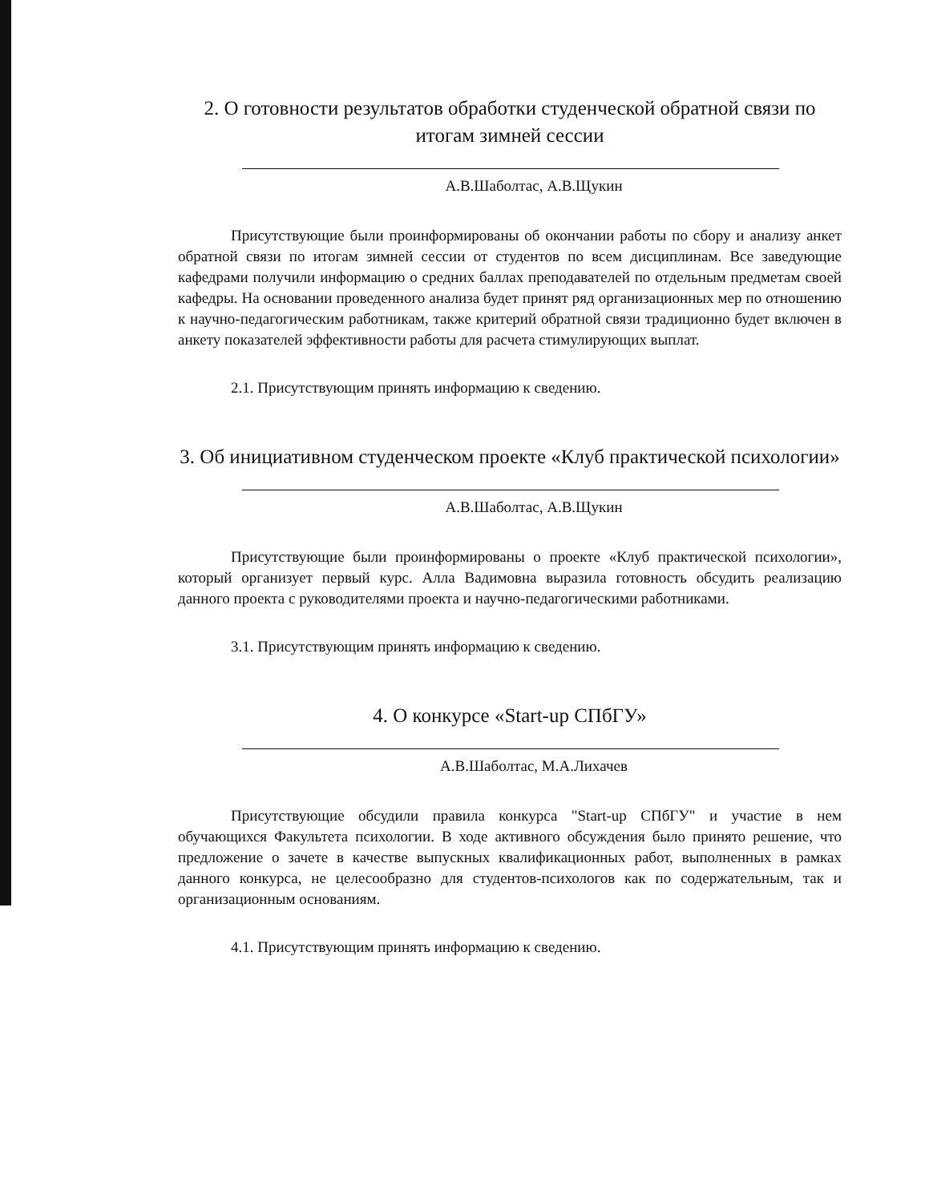2. О готовности результатов обработки студенческой обратной связи по итогам зимней сессии
А.В.Шаболтас, А.В.Щукин
Присутствующие были проинформированы об окончании работы по сбору и анализу анкет обратной связи по итогам зимней сессии от студентов по всем дисциплинам. Все заведующие кафедрами получили информацию о средних баллах преподавателей по отдельным предметам своей кафедры. На основании проведенного анализа будет принят ряд организационных мер по отношению к научно-педагогическим работникам, также критерий обратной связи традиционно будет включен в анкету показателей эффективности работы для расчета стимулирующих выплат.
2.1. Присутствующим принять информацию к сведению.
3. Об инициативном студенческом проекте «Клуб практической психологии»
А.В.Шаболтас, А.В.Щукин
Присутствующие были проинформированы о проекте «Клуб практической психологии», который организует первый курс. Алла Вадимовна выразила готовность обсудить реализацию данного проекта с руководителями проекта и научно-педагогическими работниками.
3.1. Присутствующим принять информацию к сведению.
4. О конкурсе «Start-up СПбГУ»
А.В.Шаболтас, М.А.Лихачев
Присутствующие обсудили правила конкурса "Start-up СПбГУ" и участие в нем обучающихся Факультета психологии. В ходе активного обсуждения было принято решение, что предложение о зачете в качестве выпускных квалификационных работ, выполненных в рамках данного конкурса, не целесообразно для студентов-психологов как по содержательным, так и организационным основаниям.
4.1. Присутствующим принять информацию к сведению.